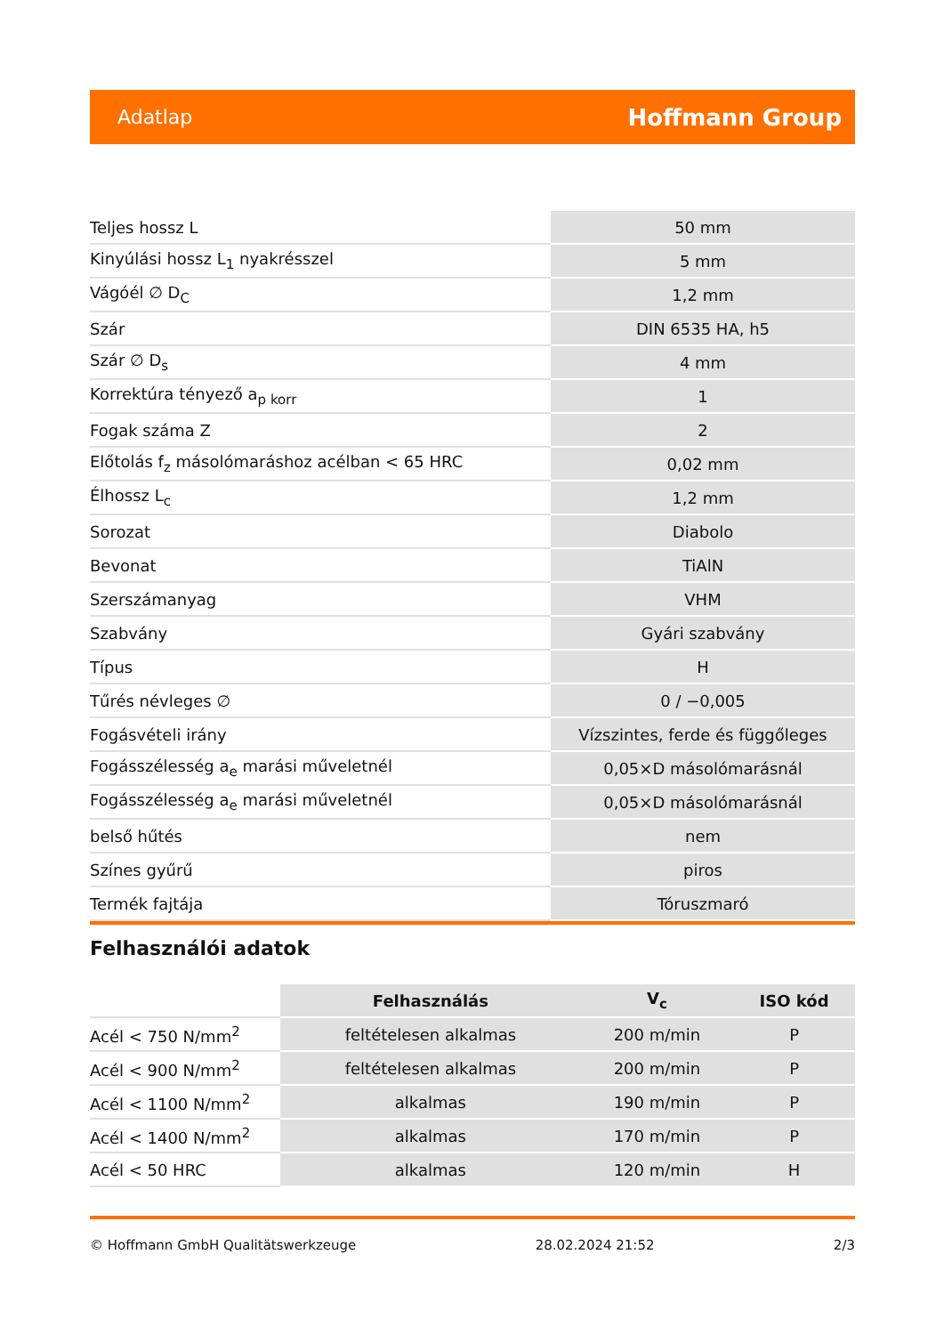Adatlap Hoffmann Group
| Teljes hossz L | 50 mm |
| Kinyúlási hossz L<sub>1</sub> nyakrésszel | 5 mm |
| Vágóél ∅ D<sub>C</sub> | 1,2 mm |
| Szár | DIN 6535 HA, h5 |
| Szár ∅ D<sub>s</sub> | 4 mm |
| Korrektúra tényező a<sub>p korr</sub> | 1 |
| Fogak száma Z | 2 |
| Előtolás f<sub>z</sub> másolómaráshoz acélban < 65 HRC | 0,02 mm |
| Élhossz L<sub>c</sub> | 1,2 mm |
| Sorozat | Diabolo |
| Bevonat | TiAlN |
| Szerszámanyag | VHM |
| Szabvány | Gyári szabvány |
| Típus | H |
| Tűrés névleges ∅ | 0 / −0,005 |
| Fogásvételi irány | Vízszintes, ferde és függőleges |
| Fogásszélesség a<sub>e</sub> marási műveletnél | 0,05×D másolómarásnál |
| Fogásszélesség a<sub>e</sub> marási műveletnél | 0,05×D másolómarásnál |
| belső hűtés | nem |
| Színes gyűrű | piros |
| Termék fajtája | Tóruszmaró |
Felhasználói adatok
| | Felhasználás | V<sub>c</sub> | ISO kód |
| --- | --- | --- | --- |
| Acél < 750 N/mm<sup>2</sup> | feltételesen alkalmas | 200 m/min | P |
| Acél < 900 N/mm<sup>2</sup> | feltételesen alkalmas | 200 m/min | P |
| Acél < 1100 N/mm<sup>2</sup> | alkalmas | 190 m/min | P |
| Acél < 1400 N/mm<sup>2</sup> | alkalmas | 170 m/min | P |
| Acél < 50 HRC | alkalmas | 120 m/min | H |
© Hoffmann GmbH Qualitätswerkzeuge 28.02.2024 21:52 2/3